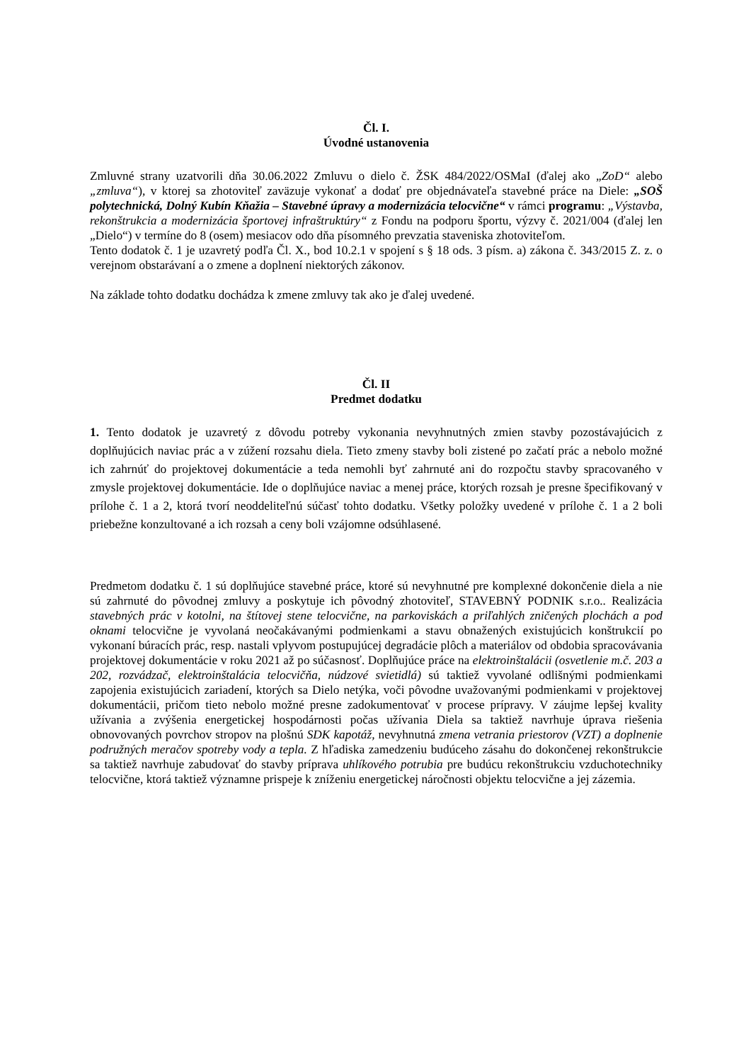Čl. I.
Úvodné ustanovenia
Zmluvné strany uzatvorili dňa 30.06.2022 Zmluvu o dielo č. ŽSK 484/2022/OSMaI (ďalej ako „ZoD“ alebo „zmluva“), v ktorej sa zhotoviteľ zaväzuje vykonať a dodať pre objednávateľa stavebné práce na Diele: „SOŠ polytechnická, Dolný Kubín Kňažia – Stavebné úpravy a modernizácia telocvične“ v rámci programu: „Výstavba, rekonštrukcia a modernizácia športovej infraštruktúry“ z Fondu na podporu športu, výzvy č. 2021/004 (ďalej len „Dielo“) v termíne do 8 (osem) mesiacov odo dňa písomného prevzatia staveniska zhotoviteľom.
Tento dodatok č. 1 je uzavretý podľa Čl. X., bod 10.2.1 v spojení s § 18 ods. 3 písm. a) zákona č. 343/2015 Z. z. o verejnom obstarávaní a o zmene a doplnení niektorých zákonov.
Na základe tohto dodatku dochádza k zmene zmluvy tak ako je ďalej uvedené.
Čl. II
Predmet dodatku
1. Tento dodatok je uzavretý z dôvodu potreby vykonania nevyhnutných zmien stavby pozostávajúcich z doplňujúcich naviac prác a v zúžení rozsahu diela. Tieto zmeny stavby boli zistené po začatí prác a nebolo možné ich zahrnúť do projektovej dokumentácie a teda nemohli byť zahrnuté ani do rozpočtu stavby spracovaného v zmysle projektovej dokumentácie. Ide o doplňujúce naviac a menej práce, ktorých rozsah je presne špecifikovaný v prílohe č. 1 a 2, ktorá tvorí neoddeliteľnú súčasť tohto dodatku. Všetky položky uvedené v prílohe č. 1 a 2 boli priebežne konzultované a ich rozsah a ceny boli vzájomne odsúhlasené.
Predmetom dodatku č. 1 sú doplňujúce stavebné práce, ktoré sú nevyhnutné pre komplexné dokončenie diela a nie sú zahrnuté do pôvodnej zmluvy a poskytuje ich pôvodný zhotoviteľ, STAVEBNÝ PODNIK s.r.o.. Realizácia stavebných prác v kotolni, na štítovej stene telocvične, na parkoviskách a priľahlých zničených plochách a pod oknami telocvične je vyvolaná neočakávanými podmienkami a stavu obnažených existujúcich konštrukcií po vykonaní búracích prác, resp. nastali vplyvom postupujúcej degradácie plôch a materiálov od obdobia spracovávania projektovej dokumentácie v roku 2021 až po súčasnosť. Doplňujúce práce na elektroinštalácii (osvetlenie m.č. 203 a 202, rozvádzač, elektroinštalácia telocvičňa, núdzové svietidlá) sú taktiež vyvolané odlišnými podmienkami zapojenia existujúcich zariadení, ktorých sa Dielo netýka, voči pôvodne uvažovanými podmienkami v projektovej dokumentácii, pričom tieto nebolo možné presne zadokumentovať v procese prípravy. V záujme lepšej kvality užívania a zvýšenia energetickej hospodárnosti počas užívania Diela sa taktiež navrhuje úprava riešenia obnovovaných povrchov stropov na plošnú SDK kapotáž, nevyhnutná zmena vetrania priestorov (VZT) a doplnenie podružných meračov spotreby vody a tepla. Z hľadiska zamedzeniu budúceho zásahu do dokončenej rekonštrukcie sa taktiež navrhuje zabudovať do stavby príprava uhlíkového potrubia pre budúcu rekonštrukciu vzduchotechniky telocvične, ktorá taktiež významne prispeje k zníženiu energetickej náročnosti objektu telocvične a jej zázemia.